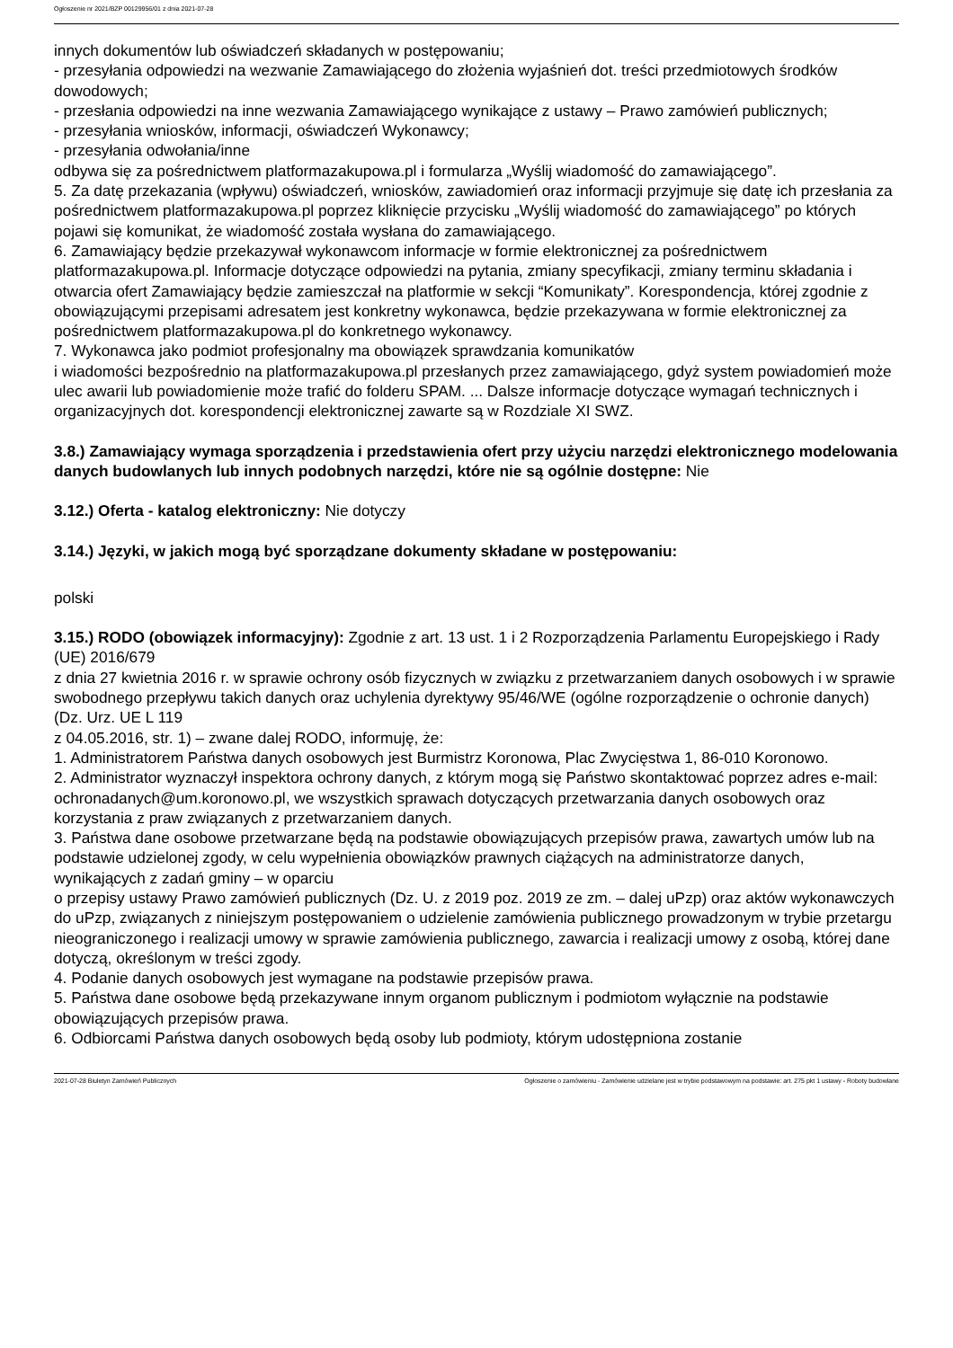Ogłoszenie nr 2021/BZP 00129956/01 z dnia 2021-07-28
innych dokumentów lub oświadczeń składanych w postępowaniu;
- przesyłania odpowiedzi na wezwanie Zamawiającego do złożenia wyjaśnień dot. treści przedmiotowych środków dowodowych;
- przesłania odpowiedzi na inne wezwania Zamawiającego wynikające z ustawy – Prawo zamówień publicznych;
- przesyłania wniosków, informacji, oświadczeń Wykonawcy;
- przesyłania odwołania/inne
odbywa się za pośrednictwem platformazakupowa.pl i formularza „Wyślij wiadomość do zamawiającego”.
5. Za datę przekazania (wpływu) oświadczeń, wniosków, zawiadomień oraz informacji przyjmuje się datę ich przesłania za pośrednictwem platformazakupowa.pl poprzez kliknięcie przycisku „Wyślij wiadomość do zamawiającego” po których pojawi się komunikat, że wiadomość została wysłana do zamawiającego.
6. Zamawiający będzie przekazywał wykonawcom informacje w formie elektronicznej za pośrednictwem platformazakupowa.pl. Informacje dotyczące odpowiedzi na pytania, zmiany specyfikacji, zmiany terminu składania i otwarcia ofert Zamawiający będzie zamieszczał na platformie w sekcji “Komunikaty”. Korespondencja, której zgodnie z obowiązującymi przepisami adresatem jest konkretny wykonawca, będzie przekazywana w formie elektronicznej za pośrednictwem platformazakupowa.pl do konkretnego wykonawcy.
7. Wykonawca jako podmiot profesjonalny ma obowiązek sprawdzania komunikatów
i wiadomości bezpośrednio na platformazakupowa.pl przesłanych przez zamawiającego, gdyż system powiadomień może ulec awarii lub powiadomienie może trafić do folderu SPAM. ... Dalsze informacje dotyczące wymagań technicznych i organizacyjnych dot. korespondencji elektronicznej zawarte są w Rozdziale XI SWZ.
3.8.) Zamawiający wymaga sporządzenia i przedstawienia ofert przy użyciu narzędzi elektronicznego modelowania danych budowlanych lub innych podobnych narzędzi, które nie są ogólnie dostępne: Nie
3.12.) Oferta - katalog elektroniczny: Nie dotyczy
3.14.) Języki, w jakich mogą być sporządzane dokumenty składane w postępowaniu:
polski
3.15.) RODO (obowiązek informacyjny): Zgodnie z art. 13 ust. 1 i 2 Rozporządzenia Parlamentu Europejskiego i Rady (UE) 2016/679
z dnia 27 kwietnia 2016 r. w sprawie ochrony osób fizycznych w związku z przetwarzaniem danych osobowych i w sprawie swobodnego przepływu takich danych oraz uchylenia dyrektywy 95/46/WE (ogólne rozporządzenie o ochronie danych) (Dz. Urz. UE L 119
z 04.05.2016, str. 1) – zwane dalej RODO, informuję, że:
1. Administratorem Państwa danych osobowych jest Burmistrz Koronowa, Plac Zwycięstwa 1, 86-010 Koronowo.
2. Administrator wyznaczył inspektora ochrony danych, z którym mogą się Państwo skontaktować poprzez adres e-mail: ochronadanych@um.koronowo.pl, we wszystkich sprawach dotyczących przetwarzania danych osobowych oraz korzystania z praw związanych z przetwarzaniem danych.
3. Państwa dane osobowe przetwarzane będą na podstawie obowiązujących przepisów prawa, zawartych umów lub na podstawie udzielonej zgody, w celu wypełnienia obowiązków prawnych ciążących na administratorze danych, wynikających z zadań gminy – w oparciu
o przepisy ustawy Prawo zamówień publicznych (Dz. U. z 2019 poz. 2019 ze zm. – dalej uPzp) oraz aktów wykonawczych do uPzp, związanych z niniejszym postępowaniem o udzielenie zamówienia publicznego prowadzonym w trybie przetargu nieograniczonego i realizacji umowy w sprawie zamówienia publicznego, zawarcia i realizacji umowy z osobą, której dane dotyczą, określonym w treści zgody.
4. Podanie danych osobowych jest wymagane na podstawie przepisów prawa.
5. Państwa dane osobowe będą przekazywane innym organom publicznym i podmiotom wyłącznie na podstawie obowiązujących przepisów prawa.
6. Odbiorcami Państwa danych osobowych będą osoby lub podmioty, którym udostępniona zostanie
2021-07-28 Biuletyn Zamówień Publicznych Ogłoszenie o zamówieniu - Zamówienie udzielane jest w trybie podstawowym na podstawie: art. 275 pkt 1 ustawy - Roboty budowlane